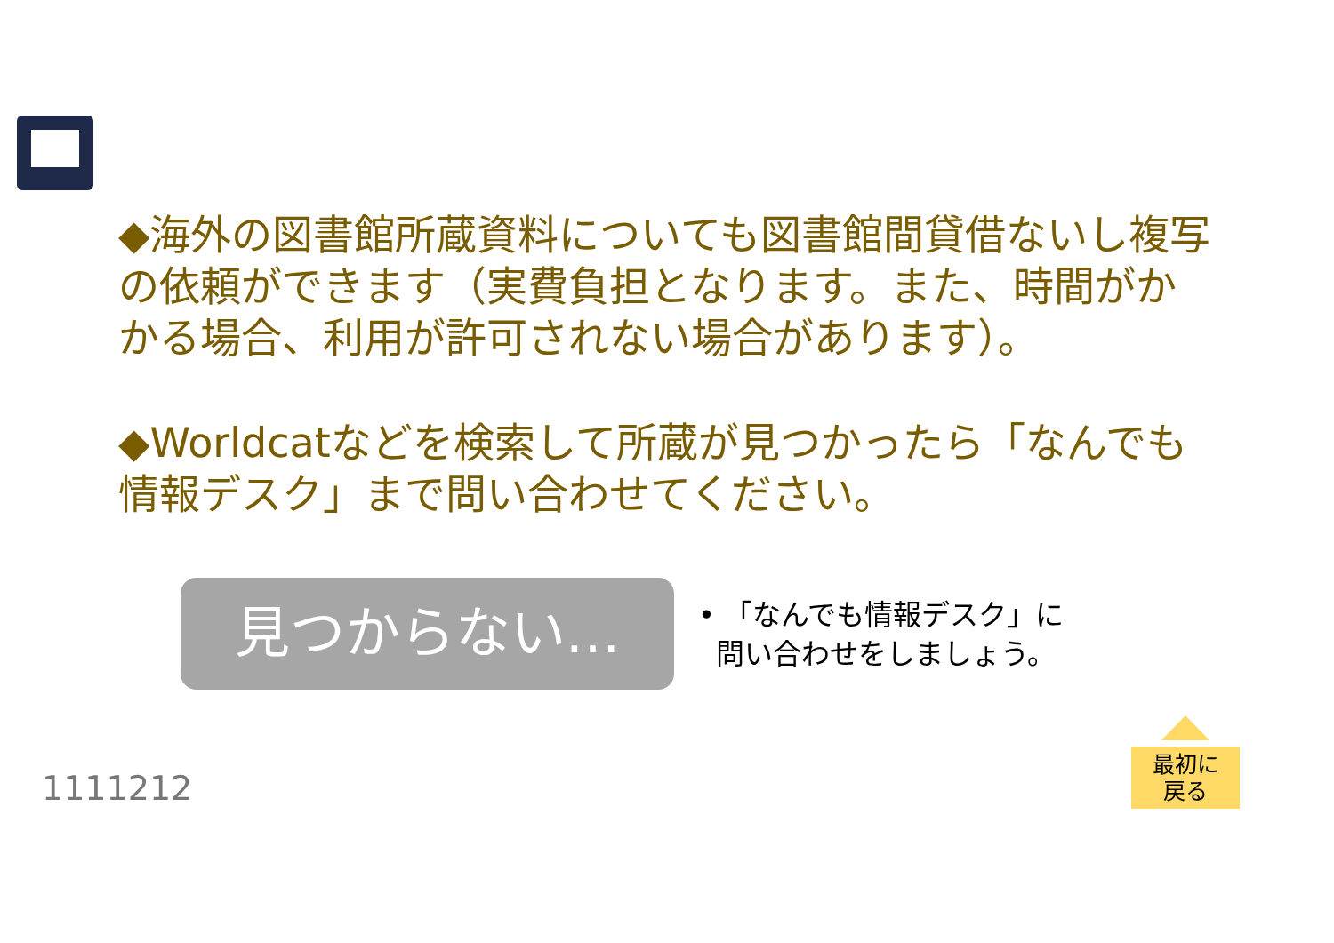◆海外の図書館所蔵資料についても図書館間貸借ないし複写の依頼ができます（実費負担となります。また、時間がかかる場合、利用が許可されない場合があります）。
◆Worldcatなどを検索して所蔵が見つかったら「なんでも情報デスク」まで問い合わせてください。
見つからない…
• 「なんでも情報デスク」に
問い合わせをしましょう。
1111212
最初に
戻る